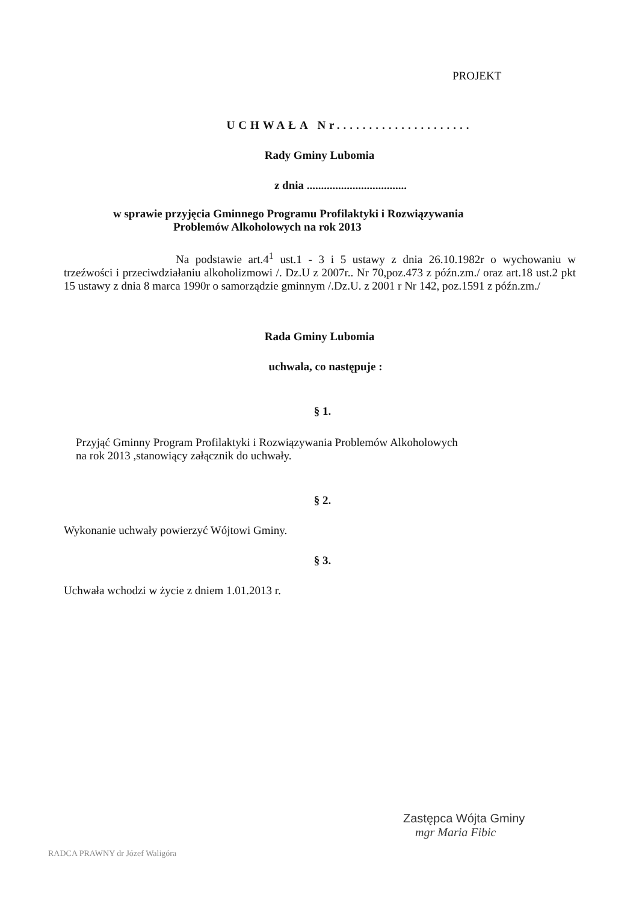PROJEKT
UCHWAŁA Nr.....................
Rady Gminy Lubomia
z dnia ...................................
w sprawie przyjęcia Gminnego Programu Profilaktyki i Rozwiązywania
Problemów Alkoholowych na rok 2013
Na podstawie art.4<sup>1</sup> ust.1 - 3 i 5 ustawy z dnia 26.10.1982r o wychowaniu w trzeźwości i przeciwdziałaniu alkoholizmowi /. Dz.U z 2007r.. Nr 70,poz.473 z późn.zm./ oraz art.18 ust.2 pkt 15 ustawy z dnia 8 marca 1990r o samorządzie gminnym /.Dz.U. z 2001 r Nr 142, poz.1591 z późn.zm./
Rada Gminy Lubomia
uchwala, co następuje :
§ 1.
Przyjąć Gminny Program Profilaktyki i Rozwiązywania Problemów Alkoholowych
na rok 2013 ,stanowiący załącznik do uchwały.
§ 2.
Wykonanie uchwały powierzyć Wójtowi Gminy.
§ 3.
Uchwała wchodzi w życie z dniem 1.01.2013 r.
Zastępca Wójta Gminy
mgr Maria Fibic
RADCA PRAWNY dr Józef Waligóra